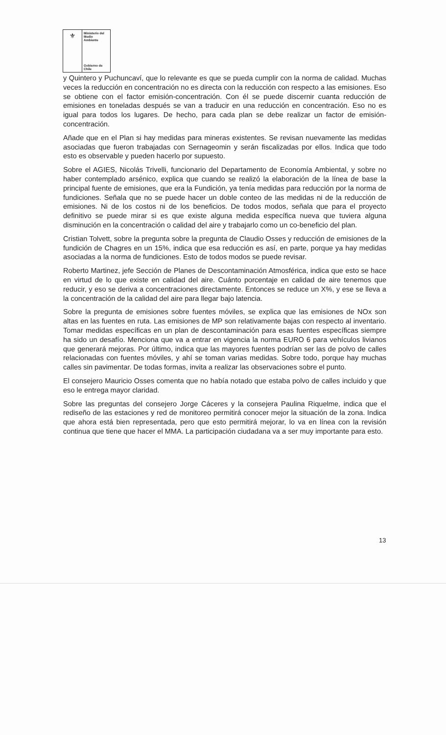⚜
Ministerio del
Medio
Ambiente
Gobierno de Chile
y Quintero y Puchuncaví, que lo relevante es que se pueda cumplir con la norma de calidad. Muchas veces la reducción en concentración no es directa con la reducción con respecto a las emisiones. Eso se obtiene con el factor emisión-concentración. Con él se puede discernir cuanta reducción de emisiones en toneladas después se van a traducir en una reducción en concentración. Eso no es igual para todos los lugares. De hecho, para cada plan se debe realizar un factor de emisión-concentración.
Añade que en el Plan si hay medidas para mineras existentes. Se revisan nuevamente las medidas asociadas que fueron trabajadas con Sernageomin y serán fiscalizadas por ellos. Indica que todo esto es observable y pueden hacerlo por supuesto.
Sobre el AGIES, Nicolás Trivelli, funcionario del Departamento de Economía Ambiental, y sobre no haber contemplado arsénico, explica que cuando se realizó la elaboración de la línea de base la principal fuente de emisiones, que era la Fundición, ya tenía medidas para reducción por la norma de fundiciones. Señala que no se puede hacer un doble conteo de las medidas ni de la reducción de emisiones. Ni de los costos ni de los beneficios. De todos modos, señala que para el proyecto definitivo se puede mirar si es que existe alguna medida específica nueva que tuviera alguna disminución en la concentración o calidad del aire y trabajarlo como un co-beneficio del plan.
Cristian Tolvett, sobre la pregunta sobre la pregunta de Claudio Osses y reducción de emisiones de la fundición de Chagres en un 15%, indica que esa reducción es así, en parte, porque ya hay medidas asociadas a la norma de fundiciones. Esto de todos modos se puede revisar.
Roberto Martinez, jefe Sección de Planes de Descontaminación Atmosférica, indica que esto se hace en virtud de lo que existe en calidad del aire. Cuánto porcentaje en calidad de aire tenemos que reducir, y eso se deriva a concentraciones directamente. Entonces se reduce un X%, y ese se lleva a la concentración de la calidad del aire para llegar bajo latencia.
Sobre la pregunta de emisiones sobre fuentes móviles, se explica que las emisiones de NOx son altas en las fuentes en ruta. Las emisiones de MP son relativamente bajas con respecto al inventario. Tomar medidas específicas en un plan de descontaminación para esas fuentes específicas siempre ha sido un desafío. Menciona que va a entrar en vigencia la norma EURO 6 para vehículos livianos que generará mejoras. Por último, indica que las mayores fuentes podrían ser las de polvo de calles relacionadas con fuentes móviles, y ahí se toman varias medidas. Sobre todo, porque hay muchas calles sin pavimentar. De todas formas, invita a realizar las observaciones sobre el punto.
El consejero Mauricio Osses comenta que no había notado que estaba polvo de calles incluido y que eso le entrega mayor claridad.
Sobre las preguntas del consejero Jorge Cáceres y la consejera Paulina Riquelme, indica que el rediseño de las estaciones y red de monitoreo permitirá conocer mejor la situación de la zona. Indica que ahora está bien representada, pero que esto permitirá mejorar, lo va en línea con la revisión continua que tiene que hacer el MMA. La participación ciudadana va a ser muy importante para esto.
13